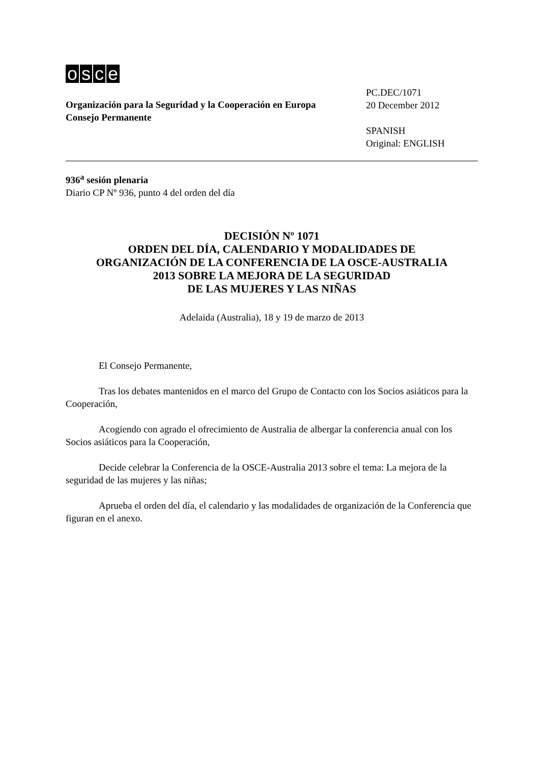osce
Organización para la Seguridad y la Cooperación en Europa
Consejo Permanente
PC.DEC/1071
20 December 2012
SPANISH
Original: ENGLISH
936<sup>a</sup> sesión plenaria
Diario CP Nº 936, punto 4 del orden del día
DECISIÓN Nº 1071
ORDEN DEL DÍA, CALENDARIO Y MODALIDADES DE
ORGANIZACIÓN DE LA CONFERENCIA DE LA OSCE-AUSTRALIA
2013 SOBRE LA MEJORA DE LA SEGURIDAD
DE LAS MUJERES Y LAS NIÑAS
Adelaida (Australia), 18 y 19 de marzo de 2013
El Consejo Permanente,
Tras los debates mantenidos en el marco del Grupo de Contacto con los Socios asiáticos para la Cooperación,
Acogiendo con agrado el ofrecimiento de Australia de albergar la conferencia anual con los Socios asiáticos para la Cooperación,
Decide celebrar la Conferencia de la OSCE-Australia 2013 sobre el tema: La mejora de la seguridad de las mujeres y las niñas;
Aprueba el orden del día, el calendario y las modalidades de organización de la Conferencia que figuran en el anexo.